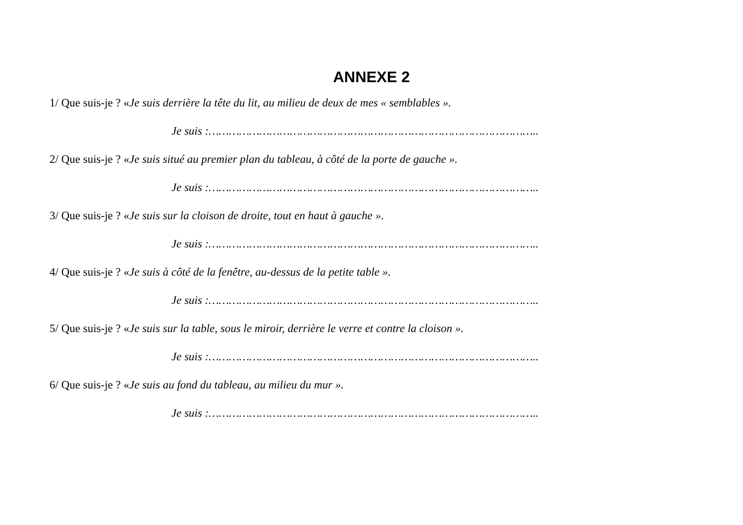ANNEXE 2
1/ Que suis-je ? «Je suis derrière la tête du lit, au milieu de deux de mes « semblables ».
Je suis :……………………………………………………………………………………..
2/ Que suis-je ? «Je suis situé au premier plan du tableau, à côté de la porte de gauche ».
Je suis :……………………………………………………………………………………..
3/ Que suis-je ? «Je suis sur la cloison de droite, tout en haut à gauche ».
Je suis :……………………………………………………………………………………..
4/ Que suis-je ? «Je suis à côté de la fenêtre, au-dessus de la petite table ».
Je suis :……………………………………………………………………………………..
5/ Que suis-je ? «Je suis sur la table, sous le miroir, derrière le verre et contre la cloison ».
Je suis :……………………………………………………………………………………..
6/ Que suis-je ? «Je suis au fond du tableau, au milieu du mur ».
Je suis :……………………………………………………………………………………..